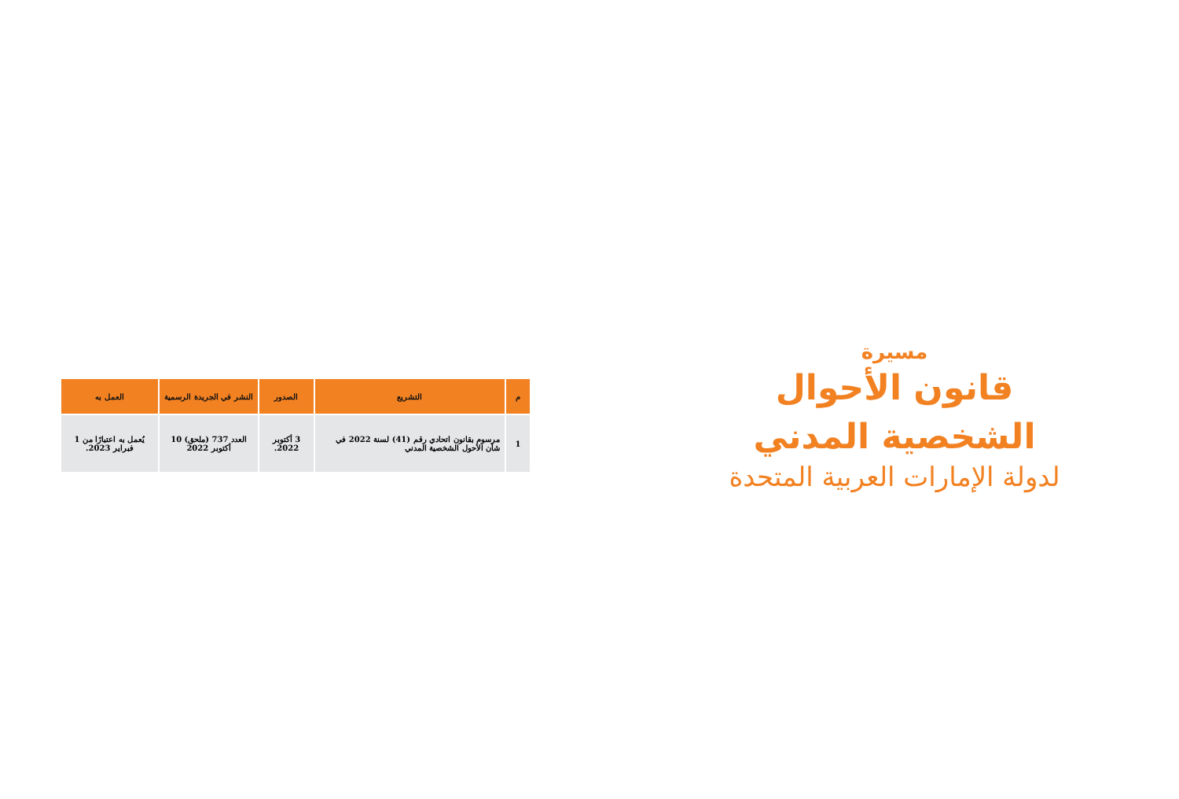| م | التشريع | الصدور | النشر في الجريدة الرسمية | العمل به |
| --- | --- | --- | --- | --- |
| 1 | مرسوم بقانون اتحادي رقم (41) لسنة 2022 في شأن الأحول الشخصية المدني | 3 أكتوبر 2022. | العدد 737 (ملحق) 10 أكتوبر 2022 | يُعمل به اعتبارًا من 1 فبراير 2023. |
مسيرة
قانون الأحوال
الشخصية المدني
لدولة الإمارات العربية المتحدة